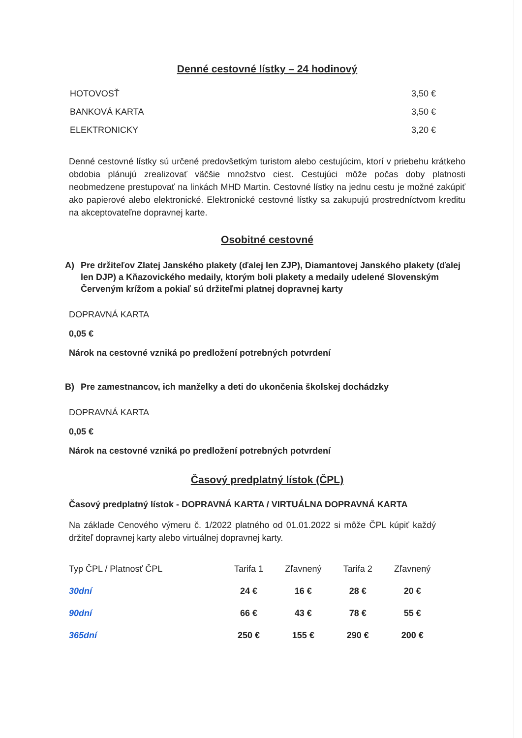Denné cestovné lístky – 24 hodinový
HOTOVOSŤ 3,50 €
BANKOVÁ KARTA 3,50 €
ELEKTRONICKY 3,20 €
Denné cestovné lístky sú určené predovšetkým turistom alebo cestujúcim, ktorí v priebehu krátkeho obdobia plánujú zrealizovať väčšie množstvo ciest. Cestujúci môže počas doby platnosti neobmedzene prestupovať na linkách MHD Martin. Cestovné lístky na jednu cestu je možné zakúpiť ako papierové alebo elektronické. Elektronické cestovné lístky sa zakupujú prostredníctvom kreditu na akceptovateľne dopravnej karte.
Osobitné cestovné
A) Pre držiteľov Zlatej Janského plakety (ďalej len ZJP), Diamantovej Janského plakety (ďalej len DJP) a Kňazovického medaily, ktorým boli plakety a medaily udelené Slovenským Červeným krížom a pokiaľ sú držiteľmi platnej dopravnej karty
DOPRAVNÁ KARTA
0,05 €
Nárok na cestovné vzniká po predložení potrebných potvrdení
B) Pre zamestnancov, ich manželky a deti do ukončenia školskej dochádzky
DOPRAVNÁ KARTA
0,05 €
Nárok na cestovné vzniká po predložení potrebných potvrdení
Časový predplatný lístok (ČPL)
Časový predplatný lístok - DOPRAVNÁ KARTA / VIRTUÁLNA DOPRAVNÁ KARTA
Na základe Cenového výmeru č. 1/2022 platného od 01.01.2022 si môže ČPL kúpiť každý držiteľ dopravnej karty alebo virtuálnej dopravnej karty.
| Typ ČPL / Platnosť ČPL | Tarifa 1 | Zľavnený | Tarifa 2 | Zľavnený |
| --- | --- | --- | --- | --- |
| 30dní | 24 € | 16 € | 28 € | 20 € |
| 90dní | 66 € | 43 € | 78 € | 55 € |
| 365dní | 250 € | 155 € | 290 € | 200 € |